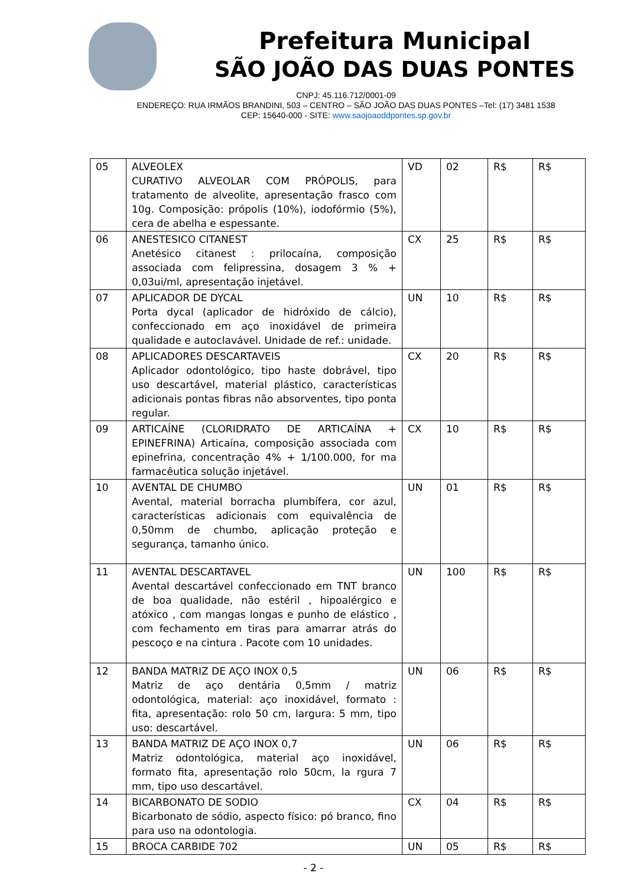Prefeitura Municipal
SÃO JOÃO DAS DUAS PONTES
CNPJ: 45.116.712/0001-09
ENDEREÇO: RUA IRMÃOS BRANDINI, 503 – CENTRO – SÃO JOÃO DAS DUAS PONTES –Tel: (17) 3481 1538
CEP: 15640-000 - SITE: www.saojoaoddpontes.sp.gov.br
| 05 | ALVEOLEX CURATIVO ALVEOLAR COM PRÓPOLIS, para tratamento de alveolite, apresentação frasco com 10g. Composição: própolis (10%), iodofórmio (5%), cera de abelha e espessante. | VD | 02 | R$ | R$ |
| 06 | ANESTESICO CITANEST Anetésico citanest : prilocaína, composição associada com felipressina, dosagem 3 % + 0,03ui/ml, apresentação injetável. | CX | 25 | R$ | R$ |
| 07 | APLICADOR DE DYCAL Porta dycal (aplicador de hidróxido de cálcio), confeccionado em aço inoxidável de primeira qualidade e autoclavável. Unidade de ref.: unidade. | UN | 10 | R$ | R$ |
| 08 | APLICADORES DESCARTAVEIS Aplicador odontológico, tipo haste dobrável, tipo uso descartável, material plástico, características adicionais pontas fibras não absorventes, tipo ponta regular. | CX | 20 | R$ | R$ |
| 09 | ARTICAÍNE (CLORIDRATO DE ARTICAÍNA + EPINEFRINA) Articaína, composição associada com epinefrina, concentração 4% + 1/100.000, for ma farmacêutica solução injetável. | CX | 10 | R$ | R$ |
| 10 | AVENTAL DE CHUMBO Avental, material borracha plumbífera, cor azul, características adicionais com equivalência de 0,50mm de chumbo, aplicação proteção e segurança, tamanho único. | UN | 01 | R$ | R$ |
| 11 | AVENTAL DESCARTAVEL Avental descartável confeccionado em TNT branco de boa qualidade, não estéril , hipoalérgico e atóxico , com mangas longas e punho de elástico , com fechamento em tiras para amarrar atrás do pescoço e na cintura . Pacote com 10 unidades. | UN | 100 | R$ | R$ |
| 12 | BANDA MATRIZ DE AÇO INOX 0,5 Matriz de aço dentária 0,5mm / matriz odontológica, material: aço inoxidável, formato : fita, apresentação: rolo 50 cm, largura: 5 mm, tipo uso: descartável. | UN | 06 | R$ | R$ |
| 13 | BANDA MATRIZ DE AÇO INOX 0,7 Matriz odontológica, material aço inoxidável, formato fita, apresentação rolo 50cm, la rgura 7 mm, tipo uso descartável. | UN | 06 | R$ | R$ |
| 14 | BICARBONATO DE SODIO Bicarbonato de sódio, aspecto físico: pó branco, fino para uso na odontologia. | CX | 04 | R$ | R$ |
| 15 | BROCA CARBIDE 702 | UN | 05 | R$ | R$ |
- 2 -